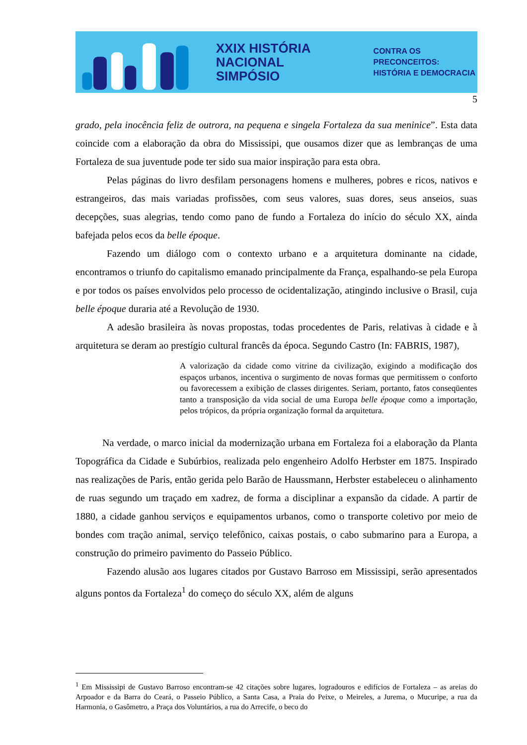XXIX HISTÓRIA
NACIONAL
SIMPÓSIO
CONTRA OS PRECONCEITOS:
HISTÓRIA E DEMOCRACIA
5
grado, pela inocência feliz de outrora, na pequena e singela Fortaleza da sua meninice”. Esta data coincide com a elaboração da obra do Mississipi, que ousamos dizer que as lembranças de uma Fortaleza de sua juventude pode ter sido sua maior inspiração para esta obra.
Pelas páginas do livro desfilam personagens homens e mulheres, pobres e ricos, nativos e estrangeiros, das mais variadas profissões, com seus valores, suas dores, seus anseios, suas decepções, suas alegrias, tendo como pano de fundo a Fortaleza do início do século XX, ainda bafejada pelos ecos da belle époque.
Fazendo um diálogo com o contexto urbano e a arquitetura dominante na cidade, encontramos o triunfo do capitalismo emanado principalmente da França, espalhando-se pela Europa e por todos os países envolvidos pelo processo de ocidentalização, atingindo inclusive o Brasil, cuja belle époque duraria até a Revolução de 1930.
A adesão brasileira às novas propostas, todas procedentes de Paris, relativas à cidade e à arquitetura se deram ao prestígio cultural francês da época. Segundo Castro (In: FABRIS, 1987),
A valorização da cidade como vitrine da civilização, exigindo a modificação dos espaços urbanos, incentiva o surgimento de novas formas que permitissem o conforto ou favorecessem a exibição de classes dirigentes. Seriam, portanto, fatos conseqüentes tanto a transposição da vida social de uma Europa belle époque como a importação, pelos trópicos, da própria organização formal da arquitetura.
Na verdade, o marco inicial da modernização urbana em Fortaleza foi a elaboração da Planta Topográfica da Cidade e Subúrbios, realizada pelo engenheiro Adolfo Herbster em 1875. Inspirado nas realizações de Paris, então gerida pelo Barão de Haussmann, Herbster estabeleceu o alinhamento de ruas segundo um traçado em xadrez, de forma a disciplinar a expansão da cidade. A partir de 1880, a cidade ganhou serviços e equipamentos urbanos, como o transporte coletivo por meio de bondes com tração animal, serviço telefônico, caixas postais, o cabo submarino para a Europa, a construção do primeiro pavimento do Passeio Público.
Fazendo alusão aos lugares citados por Gustavo Barroso em Mississipi, serão apresentados alguns pontos da Fortaleza<sup>1</sup> do começo do século XX, além de alguns
<sup>1</sup> Em Mississipi de Gustavo Barroso encontram-se 42 citações sobre lugares, logradouros e edifícios de Fortaleza – as areias do Arpoador e da Barra do Ceará, o Passeio Público, a Santa Casa, a Praia do Peixe, o Meireles, a Jurema, o Mucuripe, a rua da Harmonia, o Gasômetro, a Praça dos Voluntários, a rua do Arrecife, o beco do